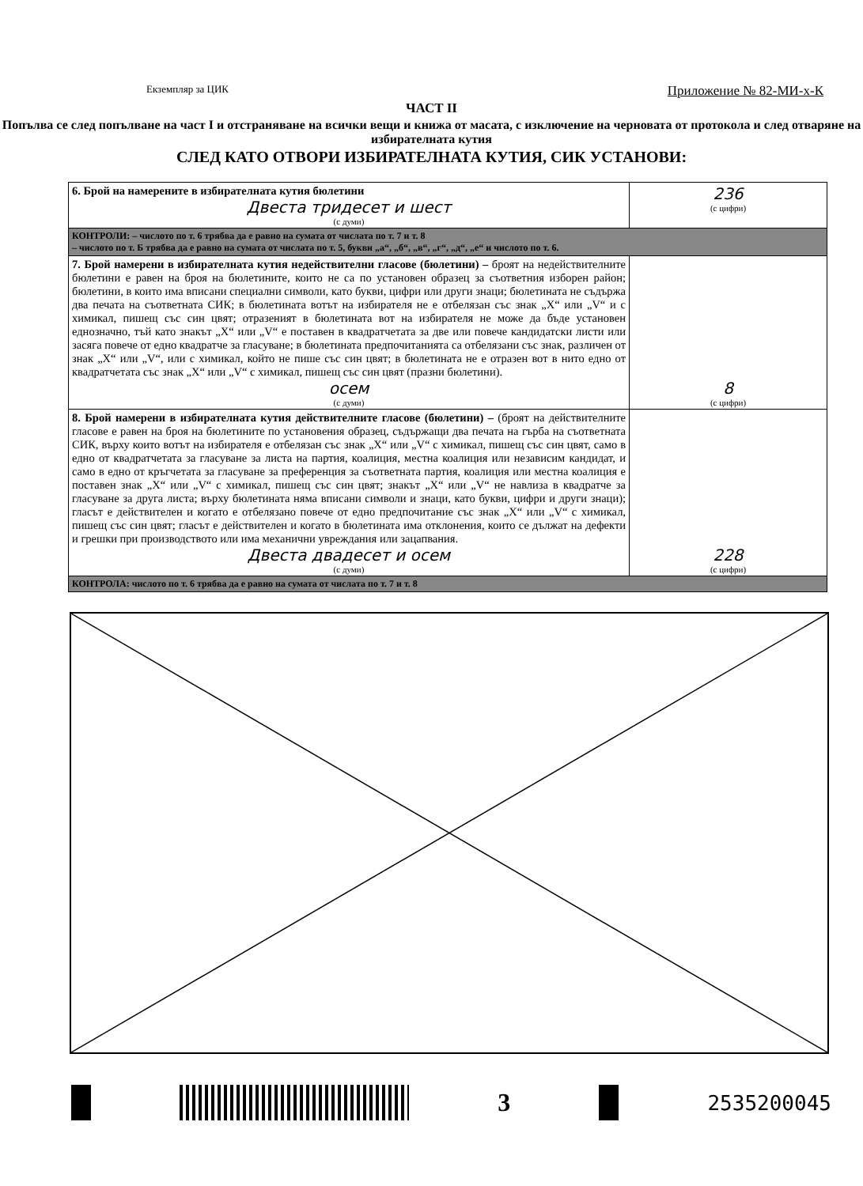Екземпляр за ЦИК Приложение № 82-МИ-х-К
ЧАСТ II
Попълва се след попълване на част I и отстраняване на всички вещи и книжа от масата, с изключение на черновата от протокола и след отваряне на избирателната кутия
СЛЕД КАТО ОТВОРИ ИЗБИРАТЕЛНАТА КУТИЯ, СИК УСТАНОВИ:
| 6. Брой на намерените в избирателната кутия бюлетини Двеста тридесет и шест (с думи) | 236 (с цифри) |
| КОНТРОЛИ: – числото по т. 6 трябва да е равно на сумата от числата по т. 7 и т. 8 – числото по т. Б трябва да е равно на сумата от числата по т. 5, букви „а“, „б“, „в“, „г“, „д“, „е“ и числото по т. 6. | |
| 7. Брой намерени в избирателната кутия недействителни гласове (бюлетини) – броят на недействителните бюлетини е равен на броя на бюлетините, които не са по установен образец за съответния изборен район; бюлетини, в които има вписани специални символи, като букви, цифри или други знаци; бюлетината не съдържа два печата на съответната СИК; в бюлетината вотът на избирателя не е отбелязан със знак „X“ или „V“ и с химикал, пишещ със син цвят; отразеният в бюлетината вот на избирателя не може да бъде установен еднозначно, тъй като знакът „X“ или „V“ е поставен в квадратчетата за две или повече кандидатски листи или засяга повече от едно квадратче за гласуване; в бюлетината предпочитанията са отбелязани със знак, различен от знак „X“ или „V“, или с химикал, който не пише със син цвят; в бюлетината не е отразен вот в нито едно от квадратчетата със знак „X“ или „V“ с химикал, пишещ със син цвят (празни бюлетини). осем (с думи) | 8 (с цифри) |
| 8. Брой намерени в избирателната кутия действителните гласове (бюлетини) – (броят на действителните гласове е равен на броя на бюлетините по установения образец, съдържащи два печата на гърба на съответната СИК, върху които вотът на избирателя е отбелязан със знак „X“ или „V“ с химикал, пишещ със син цвят, само в едно от квадратчетата за гласуване за листа на партия, коалиция, местна коалиция или независим кандидат, и само в едно от кръгчетата за гласуване за преференция за съответната партия, коалиция или местна коалиция е поставен знак „X“ или „V“ с химикал, пишещ със син цвят; знакът „X“ или „V“ не навлиза в квадратче за гласуване за друга листа; върху бюлетината няма вписани символи и знаци, като букви, цифри и други знаци); гласът е действителен и когато е отбелязано повече от едно предпочитание със знак „X“ или „V“ с химикал, пишещ със син цвят; гласът е действителен и когато в бюлетината има отклонения, които се дължат на дефекти и грешки при производството или има механични увреждания или зацапвания. Двеста двадесет и осем (с думи) | 228 (с цифри) |
| КОНТРОЛА: числото по т. 6 трябва да е равно на сумата от числата по т. 7 и т. 8 | |
3 2535200045